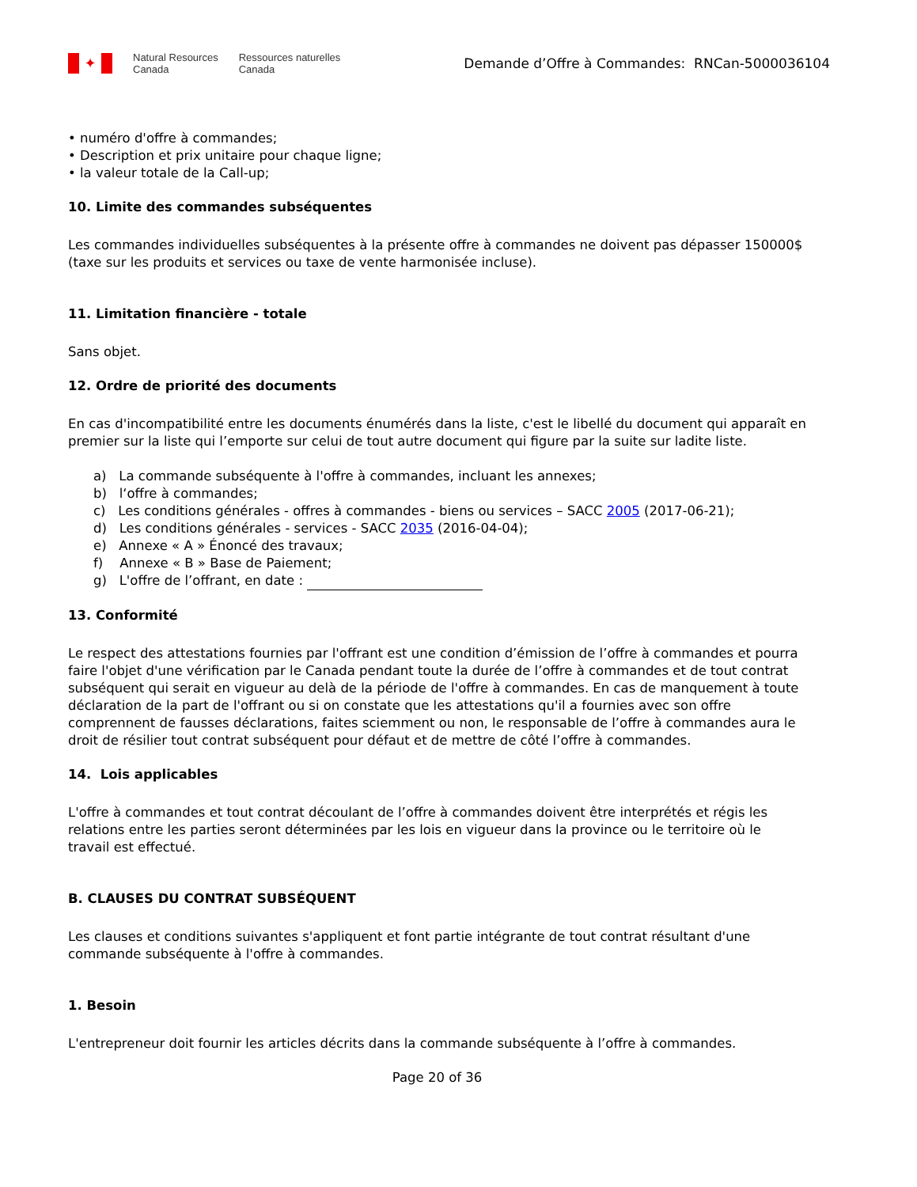✦
Natural Resources
Canada
Ressources naturelles
Canada
Demande d’Offre à Commandes: RNCan-5000036104
• numéro d'offre à commandes;
• Description et prix unitaire pour chaque ligne;
• la valeur totale de la Call-up;
10. Limite des commandes subséquentes
Les commandes individuelles subséquentes à la présente offre à commandes ne doivent pas dépasser 150000$ (taxe sur les produits et services ou taxe de vente harmonisée incluse).
11. Limitation financière - totale
Sans objet.
12. Ordre de priorité des documents
En cas d'incompatibilité entre les documents énumérés dans la liste, c'est le libellé du document qui apparaît en premier sur la liste qui l’emporte sur celui de tout autre document qui figure par la suite sur ladite liste.
a) La commande subséquente à l'offre à commandes, incluant les annexes;
b) l‘offre à commandes;
c) Les conditions générales - offres à commandes - biens ou services – SACC 2005 (2017-06-21);
d) Les conditions générales - services - SACC 2035 (2016-04-04);
e) Annexe « A » Énoncé des travaux;
f) Annexe « B » Base de Paiement;
g) L'offre de l’offrant, en date :
13. Conformité
Le respect des attestations fournies par l'offrant est une condition d’émission de l’offre à commandes et pourra faire l'objet d'une vérification par le Canada pendant toute la durée de l’offre à commandes et de tout contrat subséquent qui serait en vigueur au delà de la période de l'offre à commandes. En cas de manquement à toute déclaration de la part de l'offrant ou si on constate que les attestations qu'il a fournies avec son offre comprennent de fausses déclarations, faites sciemment ou non, le responsable de l’offre à commandes aura le droit de résilier tout contrat subséquent pour défaut et de mettre de côté l’offre à commandes.
14. Lois applicables
L'offre à commandes et tout contrat découlant de l’offre à commandes doivent être interprétés et régis les relations entre les parties seront déterminées par les lois en vigueur dans la province ou le territoire où le travail est effectué.
B. CLAUSES DU CONTRAT SUBSÉQUENT
Les clauses et conditions suivantes s'appliquent et font partie intégrante de tout contrat résultant d'une commande subséquente à l'offre à commandes.
1. Besoin
L'entrepreneur doit fournir les articles décrits dans la commande subséquente à l’offre à commandes.
Page 20 of 36